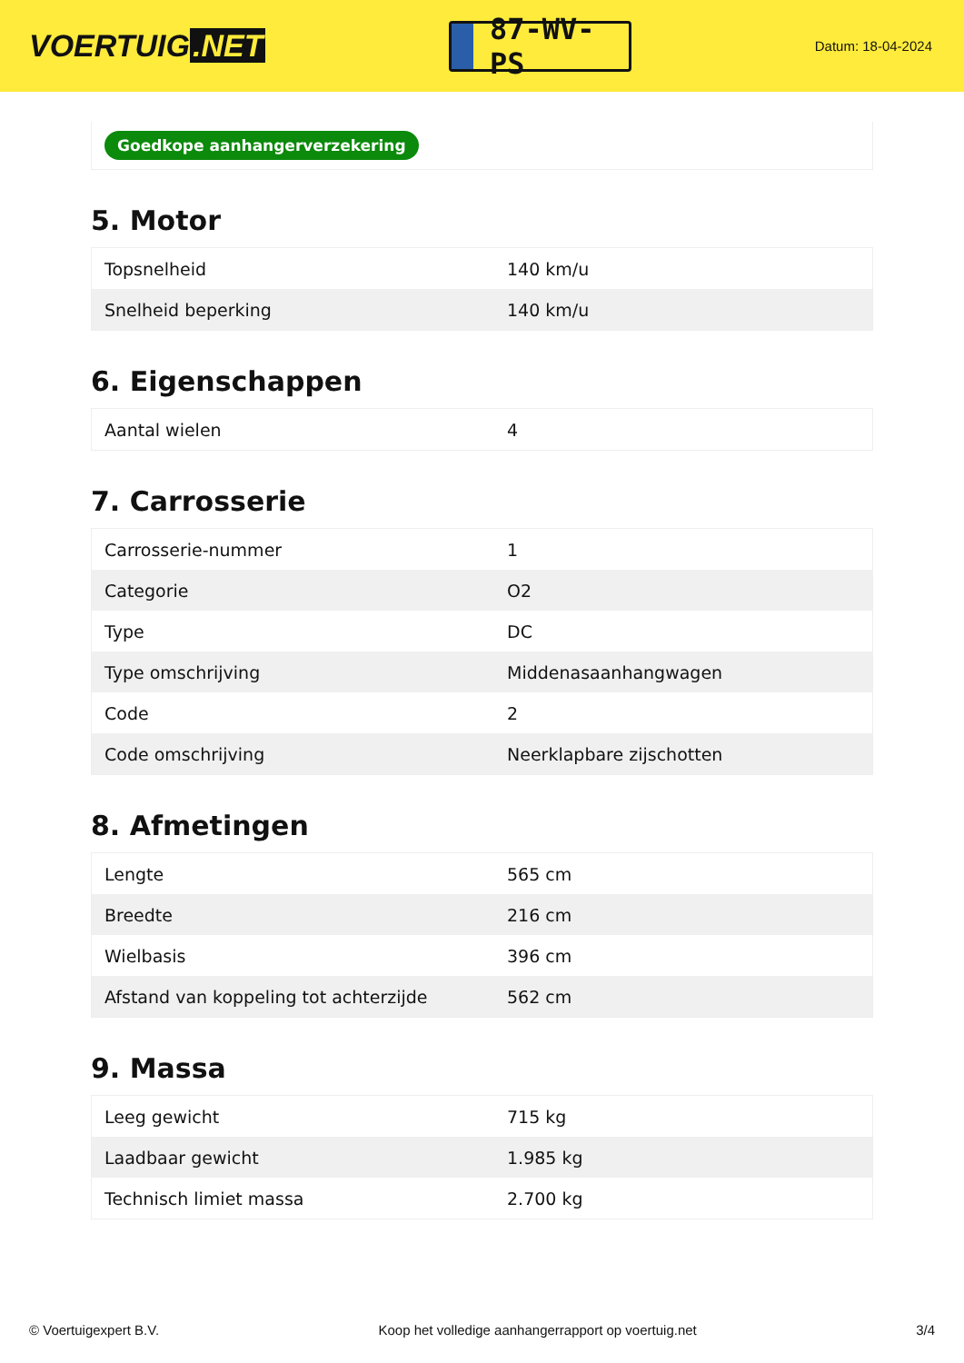VOERTUIG.NET
87-WV-PS
Datum: 18-04-2024
Goedkope aanhangerverzekering
5. Motor
| Topsnelheid | 140 km/u |
| Snelheid beperking | 140 km/u |
6. Eigenschappen
| Aantal wielen | 4 |
7. Carrosserie
| Carrosserie-nummer | 1 |
| Categorie | O2 |
| Type | DC |
| Type omschrijving | Middenasaanhangwagen |
| Code | 2 |
| Code omschrijving | Neerklapbare zijschotten |
8. Afmetingen
| Lengte | 565 cm |
| Breedte | 216 cm |
| Wielbasis | 396 cm |
| Afstand van koppeling tot achterzijde | 562 cm |
9. Massa
| Leeg gewicht | 715 kg |
| Laadbaar gewicht | 1.985 kg |
| Technisch limiet massa | 2.700 kg |
© Voertuigexpert B.V. Koop het volledige aanhangerrapport op voertuig.net 3/4